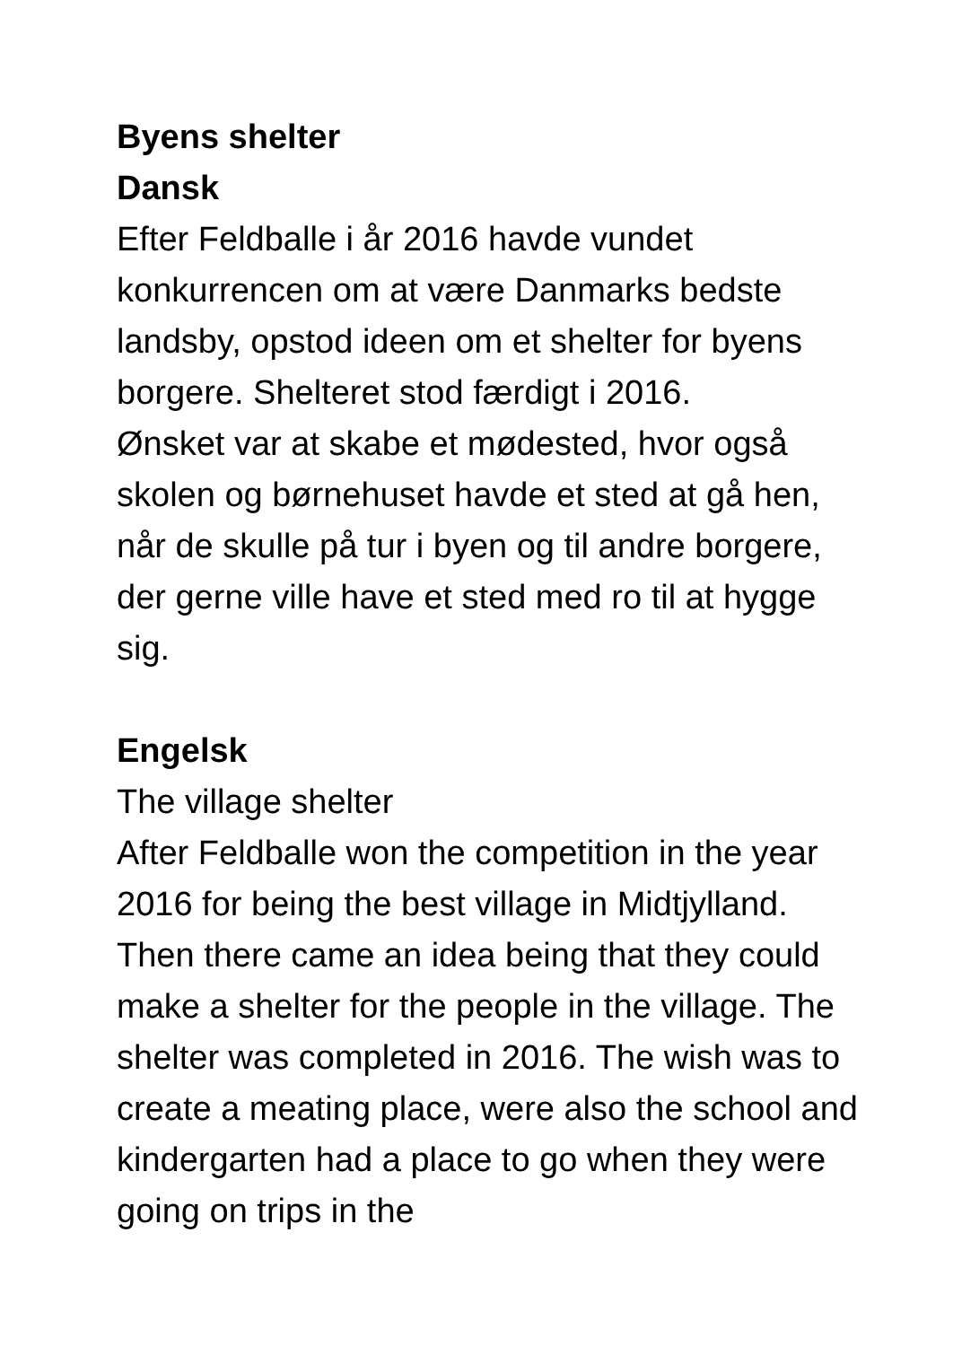Byens shelter
Dansk
Efter Feldballe i år 2016 havde vundet konkurrencen om at være Danmarks bedste landsby, opstod ideen om et shelter for byens borgere. Shelteret stod færdigt i 2016.
Ønsket var at skabe et mødested, hvor også skolen og børnehuset havde et sted at gå hen, når de skulle på tur i byen og til andre borgere, der gerne ville have et sted med ro til at hygge sig.
Engelsk
The village shelter
After Feldballe won the competition in the year 2016 for being the best village in Midtjylland. Then there came an idea being that they could make a shelter for the people in the village. The shelter was completed in 2016. The wish was to create a meating place, were also the school and kindergarten had a place to go when they were going on trips in the